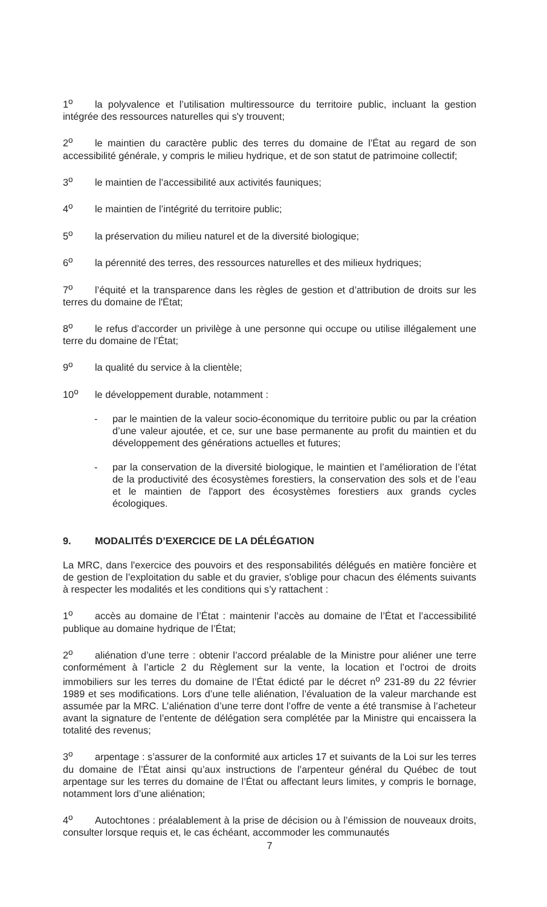1<sup>o</sup> la polyvalence et l’utilisation multiressource du territoire public, incluant la gestion intégrée des ressources naturelles qui s'y trouvent;
2<sup>o</sup> le maintien du caractère public des terres du domaine de l’État au regard de son accessibilité générale, y compris le milieu hydrique, et de son statut de patrimoine collectif;
3<sup>o</sup> le maintien de l’accessibilité aux activités fauniques;
4<sup>o</sup> le maintien de l’intégrité du territoire public;
5<sup>o</sup> la préservation du milieu naturel et de la diversité biologique;
6<sup>o</sup> la pérennité des terres, des ressources naturelles et des milieux hydriques;
7<sup>o</sup> l’équité et la transparence dans les règles de gestion et d’attribution de droits sur les terres du domaine de l'État;
8<sup>o</sup> le refus d’accorder un privilège à une personne qui occupe ou utilise illégalement une terre du domaine de l’État;
9<sup>o</sup> la qualité du service à la clientèle;
10<sup>o</sup> le développement durable, notamment :
- par le maintien de la valeur socio-économique du territoire public ou par la création d’une valeur ajoutée, et ce, sur une base permanente au profit du maintien et du développement des générations actuelles et futures;
- par la conservation de la diversité biologique, le maintien et l’amélioration de l’état de la productivité des écosystèmes forestiers, la conservation des sols et de l’eau et le maintien de l'apport des écosystèmes forestiers aux grands cycles écologiques.
9. MODALITÉS D’EXERCICE DE LA DÉLÉGATION
La MRC, dans l'exercice des pouvoirs et des responsabilités délégués en matière foncière et de gestion de l’exploitation du sable et du gravier, s'oblige pour chacun des éléments suivants à respecter les modalités et les conditions qui s’y rattachent :
1<sup>o</sup> accès au domaine de l’État : maintenir l’accès au domaine de l’État et l’accessibilité publique au domaine hydrique de l’État;
2<sup>o</sup> aliénation d’une terre : obtenir l’accord préalable de la Ministre pour aliéner une terre conformément à l’article 2 du Règlement sur la vente, la location et l’octroi de droits immobiliers sur les terres du domaine de l’État édicté par le décret n<sup>o</sup> 231-89 du 22 février 1989 et ses modifications. Lors d’une telle aliénation, l’évaluation de la valeur marchande est assumée par la MRC. L’aliénation d’une terre dont l’offre de vente a été transmise à l’acheteur avant la signature de l’entente de délégation sera complétée par la Ministre qui encaissera la totalité des revenus;
3<sup>o</sup> arpentage : s’assurer de la conformité aux articles 17 et suivants de la Loi sur les terres du domaine de l’État ainsi qu’aux instructions de l’arpenteur général du Québec de tout arpentage sur les terres du domaine de l’État ou affectant leurs limites, y compris le bornage, notamment lors d’une aliénation;
4<sup>o</sup> Autochtones : préalablement à la prise de décision ou à l’émission de nouveaux droits, consulter lorsque requis et, le cas échéant, accommoder les communautés
7